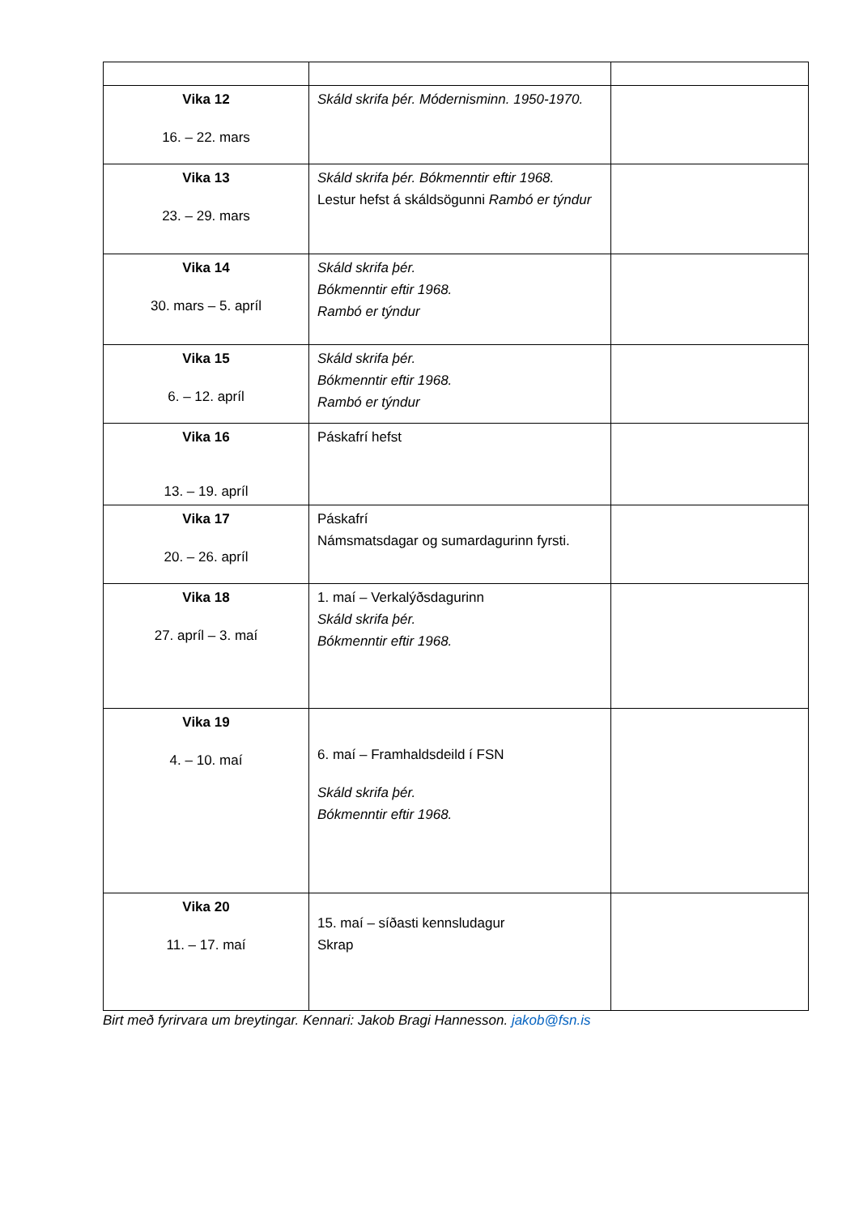| Vika 12 16. – 22. mars | Skáld skrifa þér. Módernisminn. 1950-1970. | |
| Vika 13 23. – 29. mars | Skáld skrifa þér. Bókmenntir eftir 1968. Lestur hefst á skáldsögunni Rambó er týndur | |
| Vika 14 30. mars – 5. apríl | Skáld skrifa þér. Bókmenntir eftir 1968. Rambó er týndur | |
| Vika 15 6. – 12. apríl | Skáld skrifa þér. Bókmenntir eftir 1968. Rambó er týndur | |
| Vika 16 13. – 19. apríl | Páskafrí hefst | |
| Vika 17 20. – 26. apríl | Páskafrí Námsmatsdagar og sumardagurinn fyrsti. | |
| Vika 18 27. apríl – 3. maí | 1. maí – Verkalýðsdagurinn Skáld skrifa þér. Bókmenntir eftir 1968. | |
| Vika 19 4. – 10. maí | 6. maí – Framhaldsdeild í FSN Skáld skrifa þér. Bókmenntir eftir 1968. | |
| Vika 20 11. – 17. maí | 15. maí – síðasti kennsludagur Skrap | |
Birt með fyrirvara um breytingar. Kennari: Jakob Bragi Hannesson. jakob@fsn.is